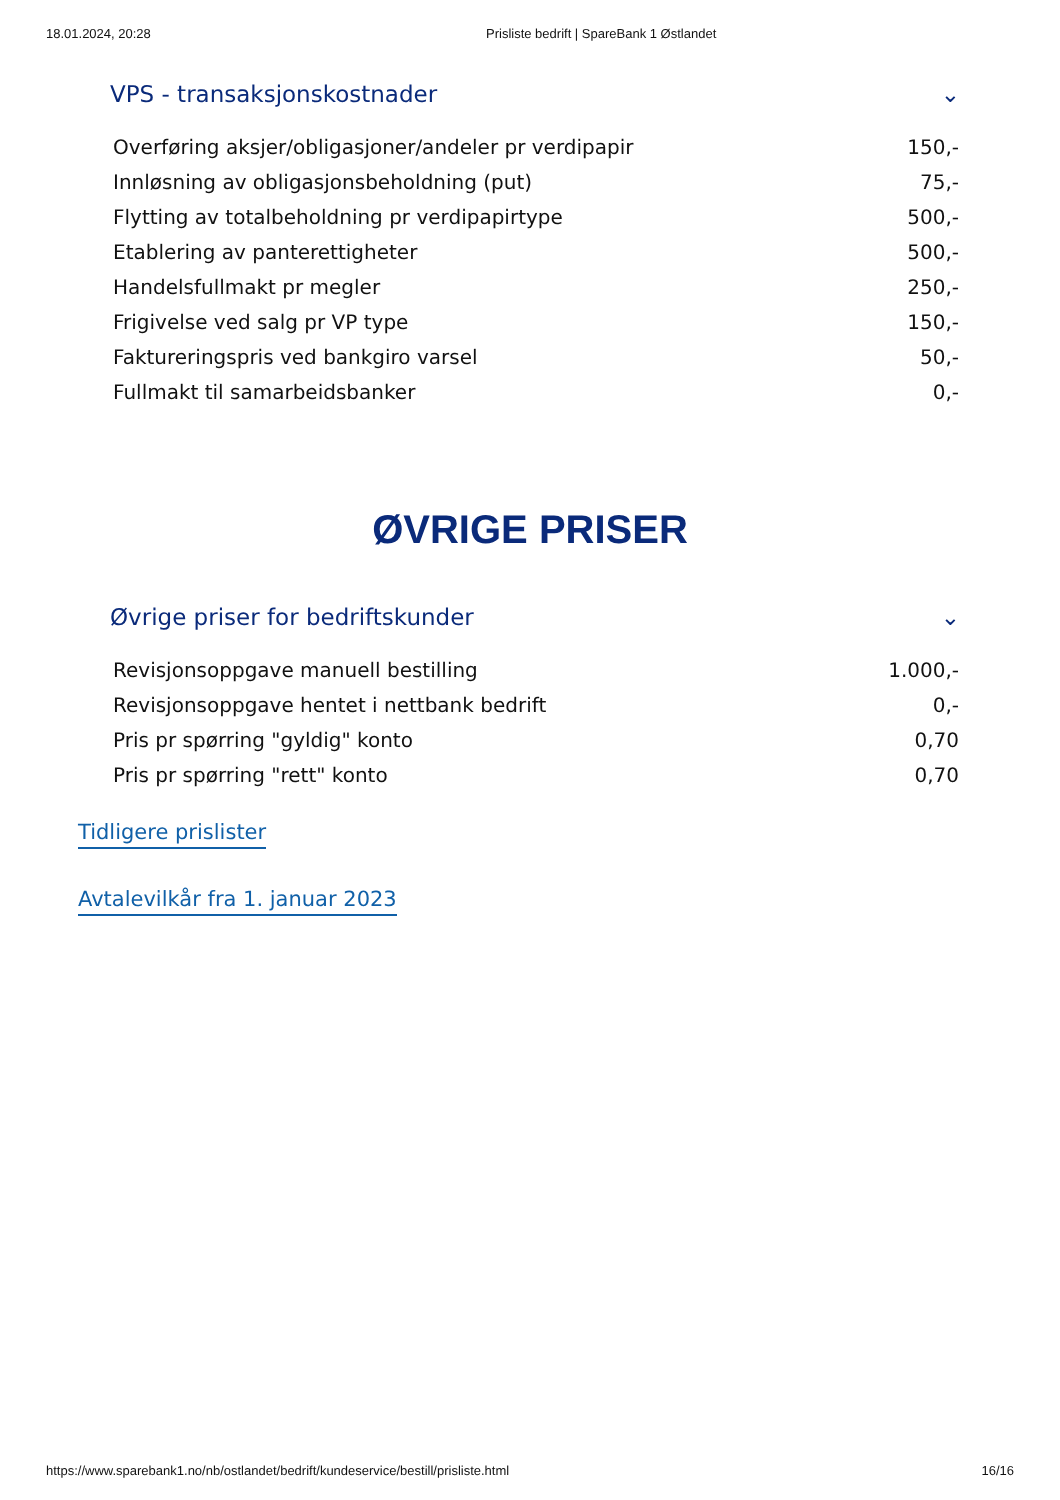18.01.2024, 20:28 Prisliste bedrift | SpareBank 1 Østlandet
VPS - transaksjonskostnader ⌄
| Overføring aksjer/obligasjoner/andeler pr verdipapir | 150,- |
| Innløsning av obligasjonsbeholdning (put) | 75,- |
| Flytting av totalbeholdning pr verdipapirtype | 500,- |
| Etablering av panterettigheter | 500,- |
| Handelsfullmakt pr megler | 250,- |
| Frigivelse ved salg pr VP type | 150,- |
| Faktureringspris ved bankgiro varsel | 50,- |
| Fullmakt til samarbeidsbanker | 0,- |
ØVRIGE PRISER
Øvrige priser for bedriftskunder ⌄
| Revisjonsoppgave manuell bestilling | 1.000,- |
| Revisjonsoppgave hentet i nettbank bedrift | 0,- |
| Pris pr spørring "gyldig" konto | 0,70 |
| Pris pr spørring "rett" konto | 0,70 |
Tidligere prislister
Avtalevilkår fra 1. januar 2023
https://www.sparebank1.no/nb/ostlandet/bedrift/kundeservice/bestill/prisliste.html 16/16